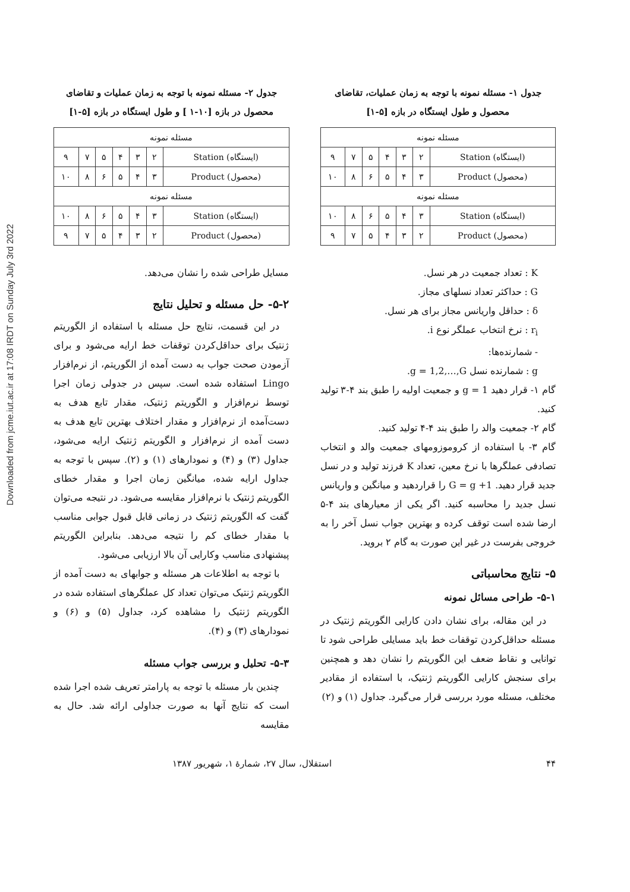Downloaded from jcme.iut.ac.ir at 17:08 IRDT on Sunday July 3rd 2022
جدول ۱- مسئله نمونه با توجه به زمان عملیات، تقاضای محصول و طول ایستگاه در بازه [۵-۱]
| مسئله نمونه | | | | | | |
| (ایستگاه) Station | ۲ | ۳ | ۴ | ۵ | ۷ | ۹ |
| (محصول) Product | ۳ | ۴ | ۵ | ۶ | ۸ | ۱۰ |
| مسئله نمونه | | | | | | |
| (ایستگاه) Station | ۳ | ۴ | ۵ | ۶ | ۸ | ۱۰ |
| (محصول) Product | ۲ | ۳ | ۴ | ۵ | ۷ | ۹ |
K : تعداد جمعیت در هر نسل.
G : حداکثر تعداد نسلهای مجاز.
δ : حداقل واریانس مجاز برای هر نسل.
r<sub>i</sub> : نرخ انتخاب عملگر نوع i.
- شمارنده‌ها:
g : شمارنده نسل g = 1,2,…,G.
گام ۱- قرار دهید g = 1 و جمعیت اولیه را طبق بند ۴-۳ تولید کنید.
گام ۲- جمعیت والد را طبق بند ۴-۴ تولید کنید.
گام ۳- با استفاده از کروموزومهای جمعیت والد و انتخاب تصادفی عملگرها با نرخ معین، تعداد K فرزند تولید و در نسل جدید قرار دهید. G = g +1 را قراردهید و میانگین و واریانس نسل جدید را محاسبه کنید. اگر یکی از معیارهای بند ۴-۵ ارضا شده است توقف کرده و بهترین جواب نسل آخر را به خروجی بفرست در غیر این صورت به گام ۲ بروید.
۵- نتایج محاسباتی
۵-۱- طراحی مسائل نمونه
در این مقاله، برای نشان دادن کارایی الگوریتم ژنتیک در مسئله حداقل‌کردن توقفات خط باید مسایلی طراحی شود تا توانایی و نقاط ضعف این الگوریتم را نشان دهد و همچنین برای سنجش کارایی الگوریتم ژنتیک، با استفاده از مقادیر مختلف، مسئله مورد بررسی قرار می‌گیرد. جداول (۱) و (۲)
جدول ۲- مسئله نمونه با توجه به زمان عملیات و تقاضای محصول در بازه [۱۰-۱ ] و طول ایستگاه در بازه [۵-۱]
| مسئله نمونه | | | | | | |
| (ایستگاه) Station | ۲ | ۳ | ۴ | ۵ | ۷ | ۹ |
| (محصول) Product | ۳ | ۴ | ۵ | ۶ | ۸ | ۱۰ |
| مسئله نمونه | | | | | | |
| (ایستگاه) Station | ۳ | ۴ | ۵ | ۶ | ۸ | ۱۰ |
| (محصول) Product | ۲ | ۳ | ۴ | ۵ | ۷ | ۹ |
مسایل طراحی شده را نشان می‌دهد.
۵-۲- حل مسئله و تحلیل نتایج
در این قسمت، نتایج حل مسئله با استفاده از الگوریتم ژنتیک برای حداقل‌کردن توقفات خط ارایه می‌شود و برای آزمودن صحت جواب به دست آمده از الگوریتم، از نرم‌افزار Lingo استفاده شده است. سپس در جدولی زمان اجرا توسط نرم‌افزار و الگوریتم ژنتیک، مقدار تابع هدف به دست‌آمده از نرم‌افزار و مقدار اختلاف بهترین تابع هدف به دست آمده از نرم‌افزار و الگوریتم ژنتیک ارایه می‌شود، جداول (۳) و (۴) و نمودارهای (۱) و (۲). سپس با توجه به جداول ارایه شده، میانگین زمان اجرا و مقدار خطای الگوریتم ژنتیک با نرم‌افزار مقایسه می‌شود. در نتیجه می‌توان گفت که الگوریتم ژنتیک در زمانی قابل قبول جوابی مناسب با مقدار خطای کم را نتیجه می‌دهد. بنابراین الگوریتم پیشنهادی مناسب وکارایی آن بالا ارزیابی می‌شود.
با توجه به اطلاعات هر مسئله و جوابهای به دست آمده از الگوریتم ژنتیک می‌توان تعداد کل عملگرهای استفاده شده در الگوریتم ژنتیک را مشاهده کرد، جداول (۵) و (۶) و نمودارهای (۳) و (۴).
۵-۳- تحلیل و بررسی جواب مسئله
چندین بار مسئله با توجه به پارامتر تعریف شده اجرا شده است که نتایج آنها به صورت جداولی ارائه شد. حال به مقایسه
۴۴ استقلال، سال ۲۷، شمارهٔ ۱، شهریور ۱۳۸۷